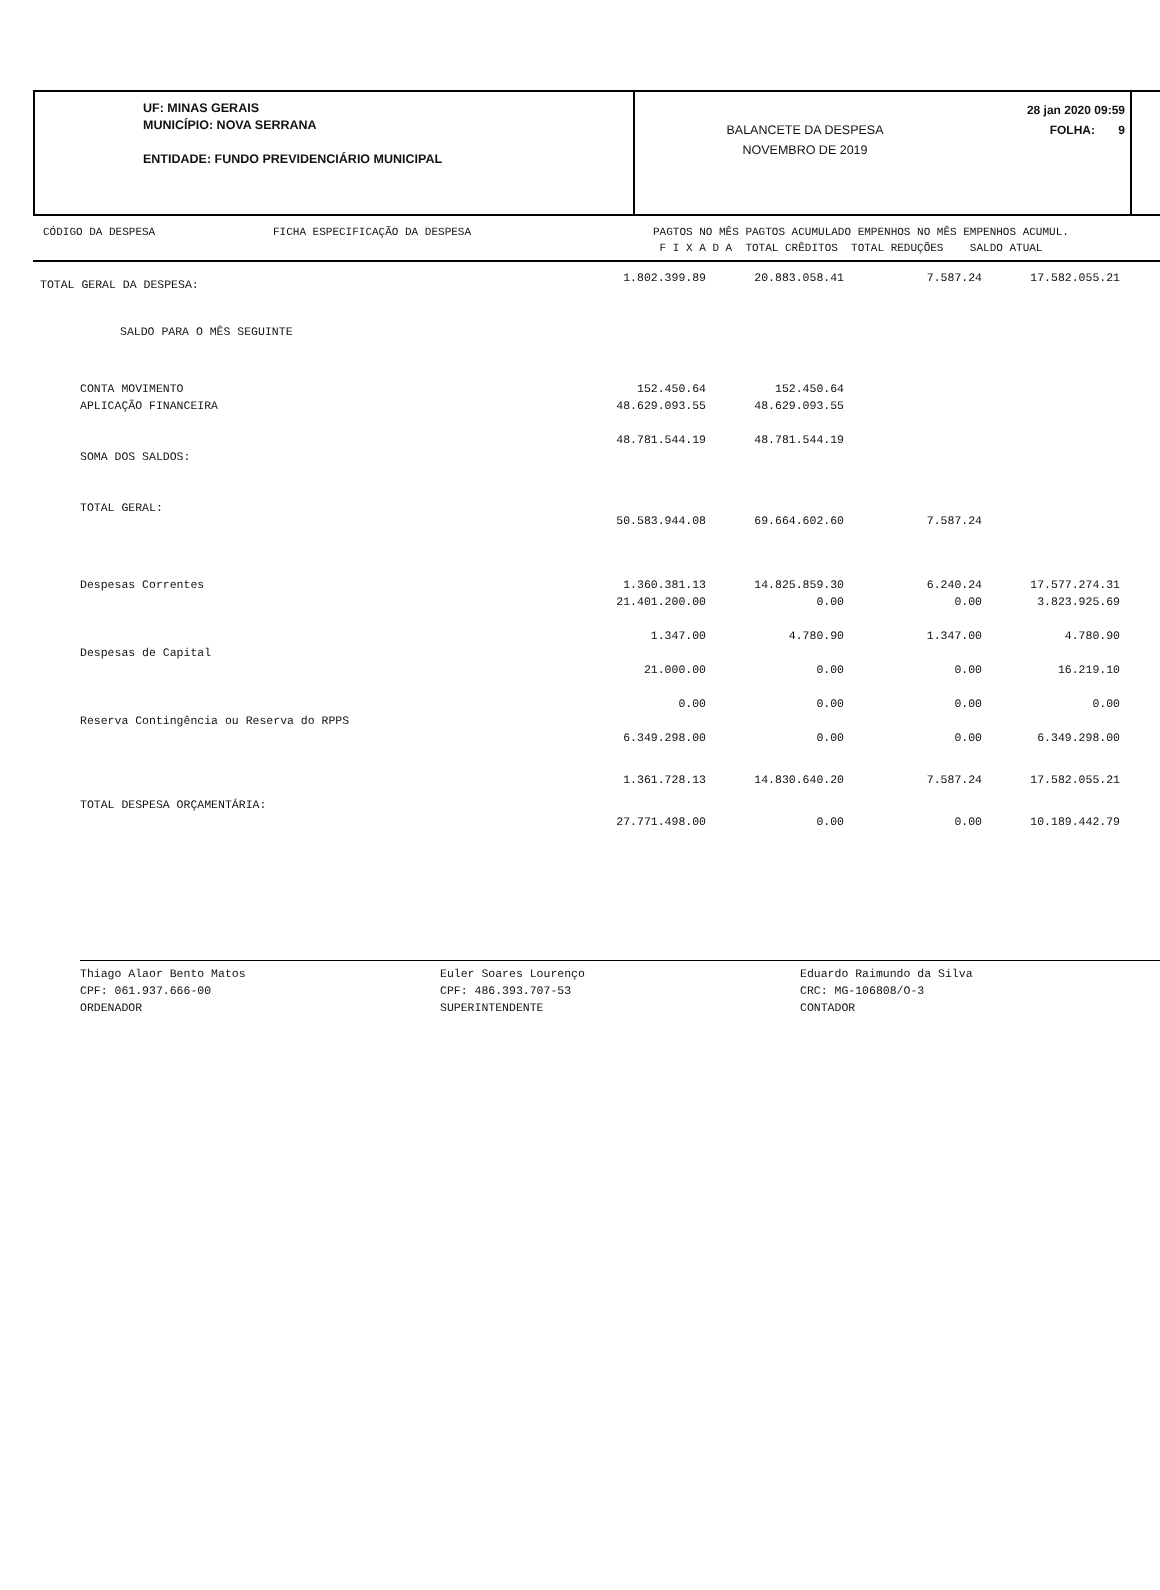UF: MINAS GERAIS
MUNICÍPIO: NOVA SERRANA
ENTIDADE: FUNDO PREVIDENCIÁRIO MUNICIPAL
BALANCETE DA DESPESA
NOVEMBRO DE 2019
28 jan 2020 09:59
FOLHA: 9
CÓDIGO DA DESPESA FICHA ESPECIFICAÇÃO DA DESPESA
PAGTOS NO MÊS PAGTOS ACUMULADO EMPENHOS NO MÊS EMPENHOS ACUMUL.
F I X A D A TOTAL CRÊDITOS TOTAL REDUÇÕES SALDO ATUAL
| TOTAL GERAL DA DESPESA: | 1.802.399.89 | 20.883.058.41 | 7.587.24 | 17.582.055.21 |
| SALDO PARA O MÊS SEGUINTE | | | | |
| CONTA MOVIMENTO | 152.450.64 | 152.450.64 | | |
| APLICAÇÃO FINANCEIRA | 48.629.093.55 | 48.629.093.55 | | |
| SOMA DOS SALDOS: | 48.781.544.19 | 48.781.544.19 | | |
| TOTAL GERAL: | 50.583.944.08 | 69.664.602.60 | 7.587.24 | |
| Despesas Correntes | 1.360.381.13 | 14.825.859.30 | 6.240.24 | 17.577.274.31 |
| | 21.401.200.00 | 0.00 | 0.00 | 3.823.925.69 |
| Despesas de Capital | 1.347.00 | 4.780.90 | 1.347.00 | 4.780.90 |
| | 21.000.00 | 0.00 | 0.00 | 16.219.10 |
| Reserva Contingência ou Reserva do RPPS | 0.00 | 0.00 | 0.00 | 0.00 |
| | 6.349.298.00 | 0.00 | 0.00 | 6.349.298.00 |
| TOTAL DESPESA ORÇAMENTÁRIA: | 1.361.728.13 | 14.830.640.20 | 7.587.24 | 17.582.055.21 |
| | 27.771.498.00 | 0.00 | 0.00 | 10.189.442.79 |
Thiago Alaor Bento Matos
CPF: 061.937.666-00
ORDENADOR
Euler Soares Lourenço
CPF: 486.393.707-53
SUPERINTENDENTE
Eduardo Raimundo da Silva
CRC: MG-106808/O-3
CONTADOR